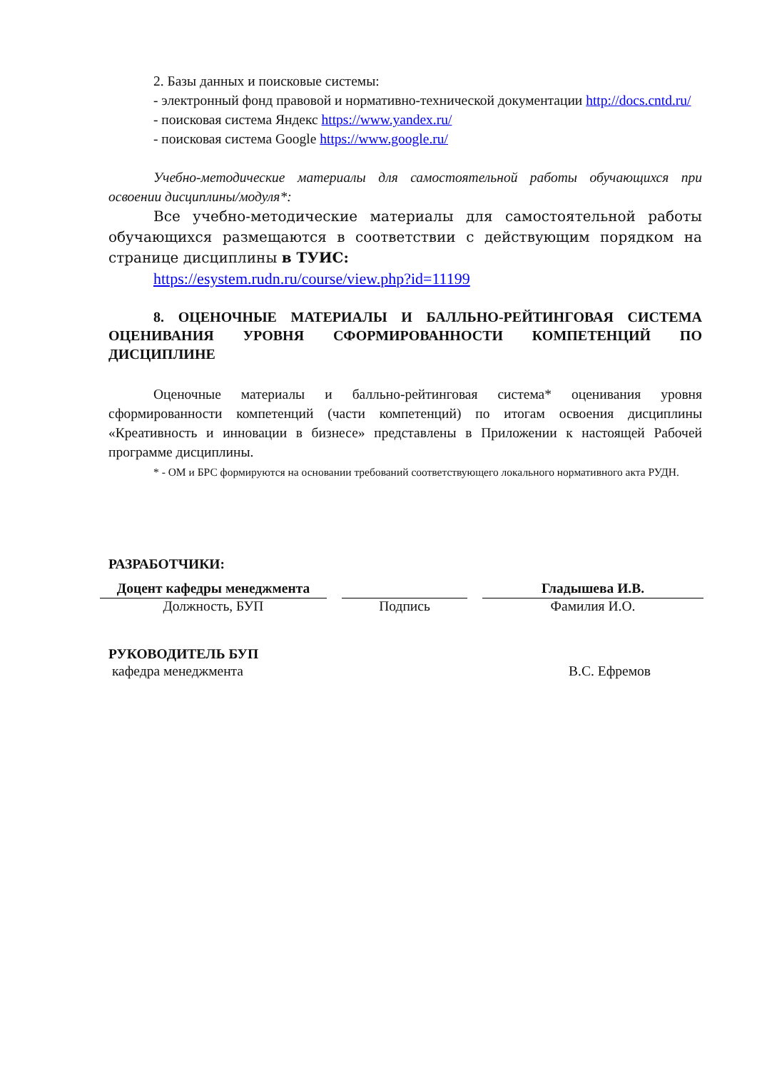2. Базы данных и поисковые системы:
- электронный фонд правовой и нормативно-технической документации http://docs.cntd.ru/
- поисковая система Яндекс https://www.yandex.ru/
- поисковая система Google https://www.google.ru/
Учебно-методические материалы для самостоятельной работы обучающихся при освоении дисциплины/модуля*:
Все учебно-методические материалы для самостоятельной работы обучающихся размещаются в соответствии с действующим порядком на странице дисциплины в ТУИС:
https://esystem.rudn.ru/course/view.php?id=11199
8. ОЦЕНОЧНЫЕ МАТЕРИАЛЫ И БАЛЛЬНО-РЕЙТИНГОВАЯ СИСТЕМА ОЦЕНИВАНИЯ УРОВНЯ СФОРМИРОВАННОСТИ КОМПЕТЕНЦИЙ ПО ДИСЦИПЛИНЕ
Оценочные материалы и балльно-рейтинговая система* оценивания уровня сформированности компетенций (части компетенций) по итогам освоения дисциплины «Креативность и инновации в бизнесе» представлены в Приложении к настоящей Рабочей программе дисциплины.
* - ОМ и БРС формируются на основании требований соответствующего локального нормативного акта РУДН.
РАЗРАБОТЧИКИ:
Доцент кафедры менеджмента
Должность, БУП
Подпись
Гладышева И.В.
Фамилия И.О.
РУКОВОДИТЕЛЬ БУП
кафедра менеджмента В.С. Ефремов